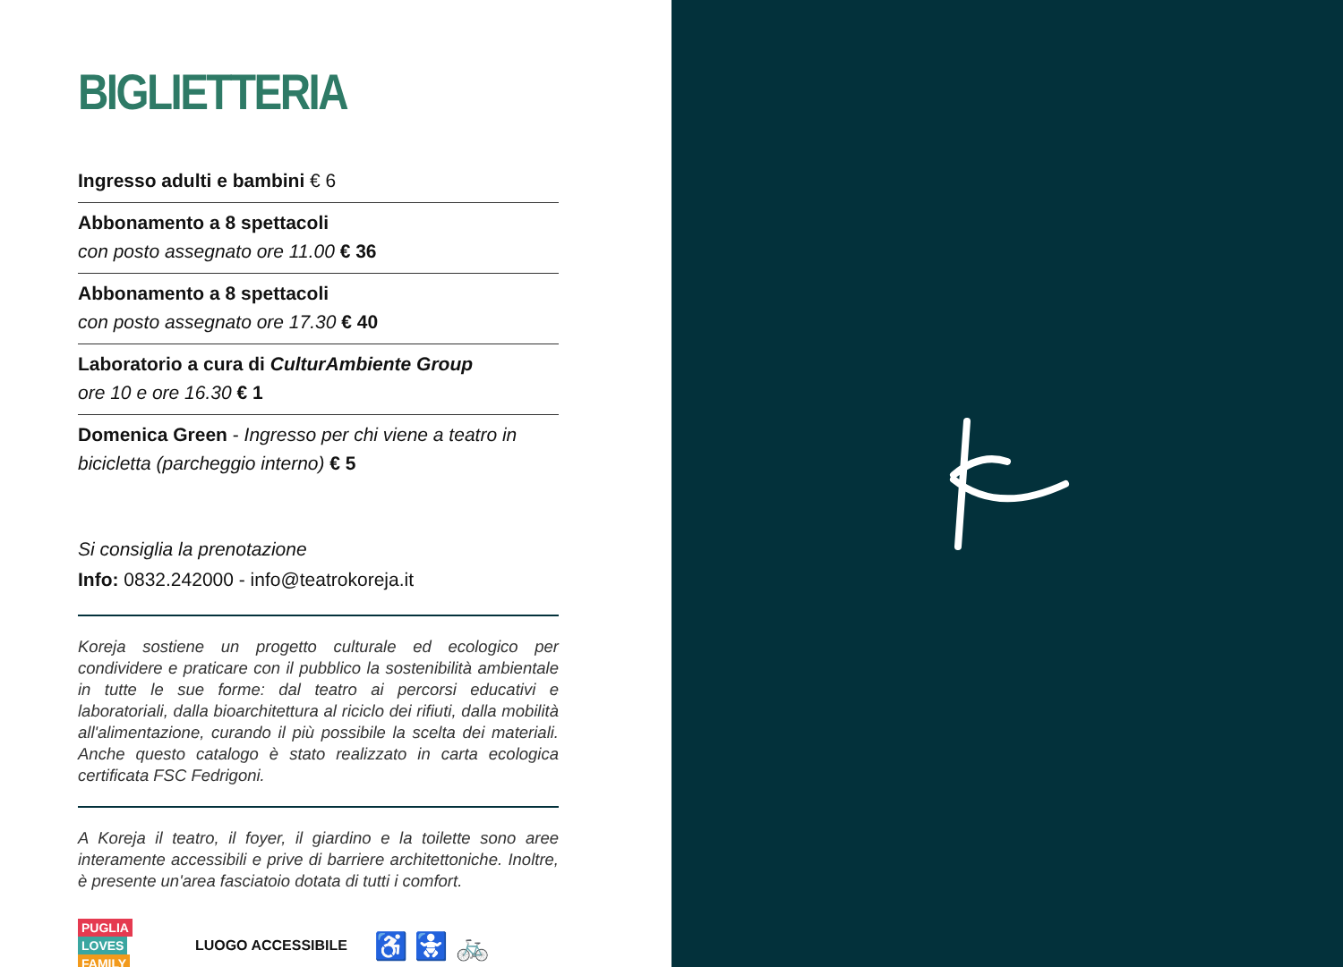BIGLIETTERIA
Ingresso adulti e bambini € 6
Abbonamento a 8 spettacoli
con posto assegnato ore 11.00 € 36
Abbonamento a 8 spettacoli
con posto assegnato ore 17.30 € 40
Laboratorio a cura di CulturAmbiente Group
ore 10 e ore 16.30 € 1
Domenica Green - Ingresso per chi viene a teatro in bicicletta (parcheggio interno) € 5
Si consiglia la prenotazione
Info: 0832.242000 - info@teatrokoreja.it
Koreja sostiene un progetto culturale ed ecologico per condividere e praticare con il pubblico la sostenibilità ambientale in tutte le sue forme: dal teatro ai percorsi educativi e laboratoriali, dalla bioarchitettura al riciclo dei rifiuti, dalla mobilità all'alimentazione, curando il più possibile la scelta dei materiali. Anche questo catalogo è stato realizzato in carta ecologica certificata FSC Fedrigoni.
A Koreja il teatro, il foyer, il giardino e la toilette sono aree interamente accessibili e prive di barriere architettoniche. Inoltre, è presente un'area fasciatoio dotata di tutti i comfort.
PUGLIA
LOVES
FAMILY
LUOGO ACCESSIBILE ♿ 🚼 🚲